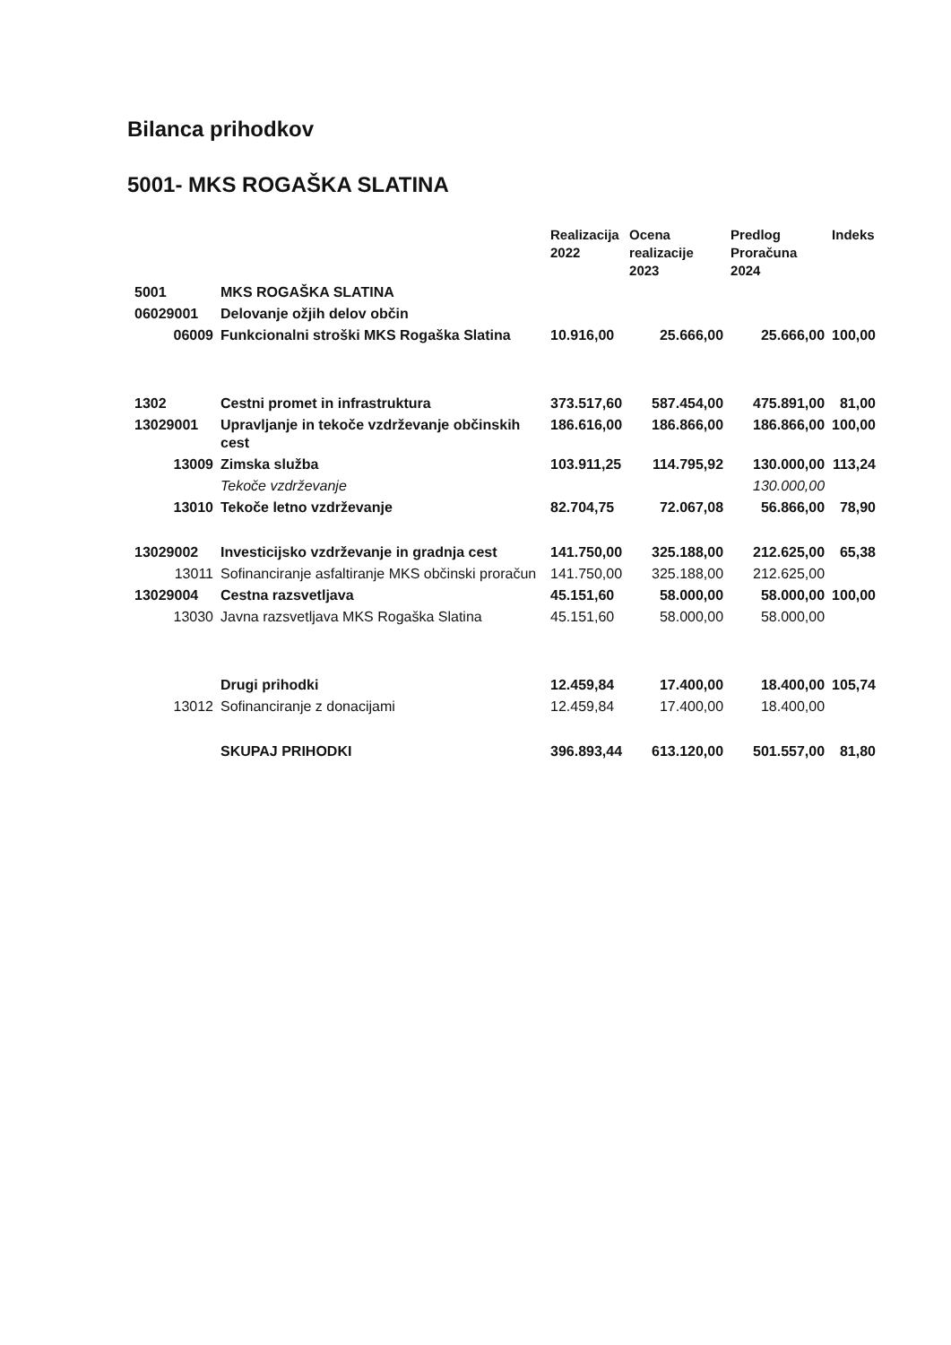Bilanca prihodkov
5001- MKS ROGAŠKA SLATINA
| | | Realizacija 2022 | Ocena realizacije 2023 | Predlog Proračuna 2024 | Indeks |
| --- | --- | --- | --- | --- | --- |
| 5001 | MKS ROGAŠKA SLATINA | | | | |
| 06029001 | Delovanje ožjih delov občin | | | | |
| 06009 | Funkcionalni stroški MKS Rogaška Slatina | 10.916,00 | 25.666,00 | 25.666,00 | 100,00 |
| 1302 | Cestni promet in infrastruktura | 373.517,60 | 587.454,00 | 475.891,00 | 81,00 |
| 13029001 | Upravljanje in tekoče vzdrževanje občinskih cest | 186.616,00 | 186.866,00 | 186.866,00 | 100,00 |
| 13009 | Zimska služba | 103.911,25 | 114.795,92 | 130.000,00 | 113,24 |
| | Tekoče vzdrževanje | | | 130.000,00 | |
| 13010 | Tekoče letno vzdrževanje | 82.704,75 | 72.067,08 | 56.866,00 | 78,90 |
| 13029002 | Investicijsko vzdrževanje in gradnja cest | 141.750,00 | 325.188,00 | 212.625,00 | 65,38 |
| 13011 | Sofinanciranje asfaltiranje MKS občinski proračun | 141.750,00 | 325.188,00 | 212.625,00 | |
| 13029004 | Cestna razsvetljava | 45.151,60 | 58.000,00 | 58.000,00 | 100,00 |
| 13030 | Javna razsvetljava MKS Rogaška Slatina | 45.151,60 | 58.000,00 | 58.000,00 | |
| | Drugi prihodki | 12.459,84 | 17.400,00 | 18.400,00 | 105,74 |
| 13012 | Sofinanciranje z donacijami | 12.459,84 | 17.400,00 | 18.400,00 | |
| | SKUPAJ PRIHODKI | 396.893,44 | 613.120,00 | 501.557,00 | 81,80 |